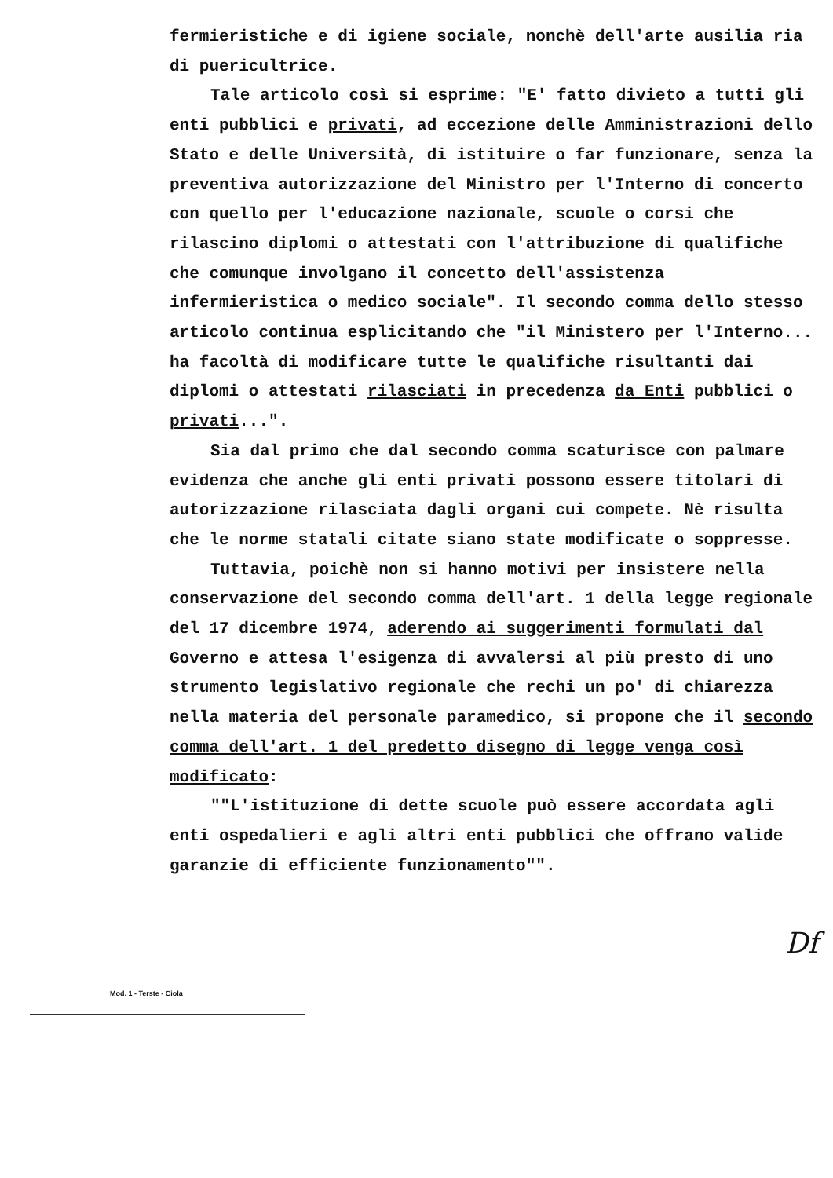fermieristiche e di igiene sociale, nonchè dell'arte ausilia ria di puericultrice.
Tale articolo così si esprime: "E' fatto divieto a tutti gli enti pubblici e privati, ad eccezione delle Amministrazioni dello Stato e delle Università, di istituire o far funzionare, senza la preventiva autorizzazione del Ministro per l'Interno di concerto con quello per l'educazione nazionale, scuole o corsi che rilascino diplomi o attestati con l'attribuzione di qualifiche che comunque involgano il concetto dell'assistenza infermieristica o medico sociale". Il secondo comma dello stesso articolo continua esplicitando che "il Ministero per l'Interno... ha facoltà di modificare tutte le qualifiche risultanti dai diplomi o attestati rilasciati in precedenza da Enti pubblici o privati...".
Sia dal primo che dal secondo comma scaturisce con palmare evidenza che anche gli enti privati possono essere titolari di autorizzazione rilasciata dagli organi cui compete. Nè risulta che le norme statali citate siano state modificate o soppresse.
Tuttavia, poichè non si hanno motivi per insistere nella conservazione del secondo comma dell'art. 1 della legge regionale del 17 dicembre 1974, aderendo ai suggerimenti formulati dal Governo e attesa l'esigenza di avvalersi al più presto di uno strumento legislativo regionale che rechi un po' di chiarezza nella materia del personale paramedico, si propone che il secondo comma dell'art. 1 del predetto disegno di legge venga così modificato:
""L'istituzione di dette scuole può essere accordata agli enti ospedalieri e agli altri enti pubblici che offrano valide garanzie di efficiente funzionamento"".
Df
Mod. 1 - Terste - Ciola